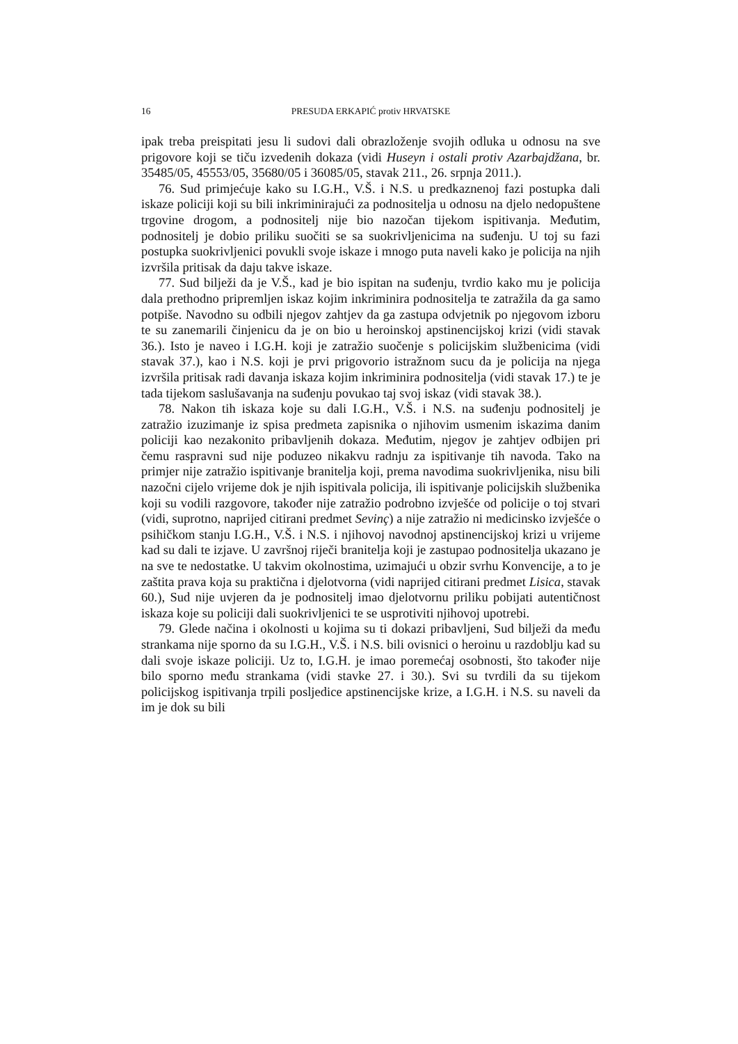16 PRESUDA ERKAPIĆ protiv HRVATSKE
ipak treba preispitati jesu li sudovi dali obrazloženje svojih odluka u odnosu na sve prigovore koji se tiču izvedenih dokaza (vidi Huseyn i ostali protiv Azarbajdžana, br. 35485/05, 45553/05, 35680/05 i 36085/05, stavak 211., 26. srpnja 2011.).
76. Sud primjećuje kako su I.G.H., V.Š. i N.S. u predkaznenoj fazi postupka dali iskaze policiji koji su bili inkriminirajući za podnositelja u odnosu na djelo nedopuštene trgovine drogom, a podnositelj nije bio nazočan tijekom ispitivanja. Međutim, podnositelj je dobio priliku suočiti se sa suokrivljenicima na suđenju. U toj su fazi postupka suokrivljenici povukli svoje iskaze i mnogo puta naveli kako je policija na njih izvršila pritisak da daju takve iskaze.
77. Sud bilježi da je V.Š., kad je bio ispitan na suđenju, tvrdio kako mu je policija dala prethodno pripremljen iskaz kojim inkriminira podnositelja te zatražila da ga samo potpiše. Navodno su odbili njegov zahtjev da ga zastupa odvjetnik po njegovom izboru te su zanemarili činjenicu da je on bio u heroinskoj apstinencijskoj krizi (vidi stavak 36.). Isto je naveo i I.G.H. koji je zatražio suočenje s policijskim službenicima (vidi stavak 37.), kao i N.S. koji je prvi prigovorio istražnom sucu da je policija na njega izvršila pritisak radi davanja iskaza kojim inkriminira podnositelja (vidi stavak 17.) te je tada tijekom saslušavanja na suđenju povukao taj svoj iskaz (vidi stavak 38.).
78. Nakon tih iskaza koje su dali I.G.H., V.Š. i N.S. na suđenju podnositelj je zatražio izuzimanje iz spisa predmeta zapisnika o njihovim usmenim iskazima danim policiji kao nezakonito pribavljenih dokaza. Međutim, njegov je zahtjev odbijen pri čemu raspravni sud nije poduzeo nikakvu radnju za ispitivanje tih navoda. Tako na primjer nije zatražio ispitivanje branitelja koji, prema navodima suokrivljenika, nisu bili nazočni cijelo vrijeme dok je njih ispitivala policija, ili ispitivanje policijskih službenika koji su vodili razgovore, također nije zatražio podrobno izvješće od policije o toj stvari (vidi, suprotno, naprijed citirani predmet Sevinç) a nije zatražio ni medicinsko izvješće o psihičkom stanju I.G.H., V.Š. i N.S. i njihovoj navodnoj apstinencijskoj krizi u vrijeme kad su dali te izjave. U završnoj riječi branitelja koji je zastupao podnositelja ukazano je na sve te nedostatke. U takvim okolnostima, uzimajući u obzir svrhu Konvencije, a to je zaštita prava koja su praktična i djelotvorna (vidi naprijed citirani predmet Lisica, stavak 60.), Sud nije uvjeren da je podnositelj imao djelotvornu priliku pobijati autentičnost iskaza koje su policiji dali suokrivljenici te se usprotiviti njihovoj upotrebi.
79. Glede načina i okolnosti u kojima su ti dokazi pribavljeni, Sud bilježi da među strankama nije sporno da su I.G.H., V.Š. i N.S. bili ovisnici o heroinu u razdoblju kad su dali svoje iskaze policiji. Uz to, I.G.H. je imao poremećaj osobnosti, što također nije bilo sporno među strankama (vidi stavke 27. i 30.). Svi su tvrdili da su tijekom policijskog ispitivanja trpili posljedice apstinencijske krize, a I.G.H. i N.S. su naveli da im je dok su bili